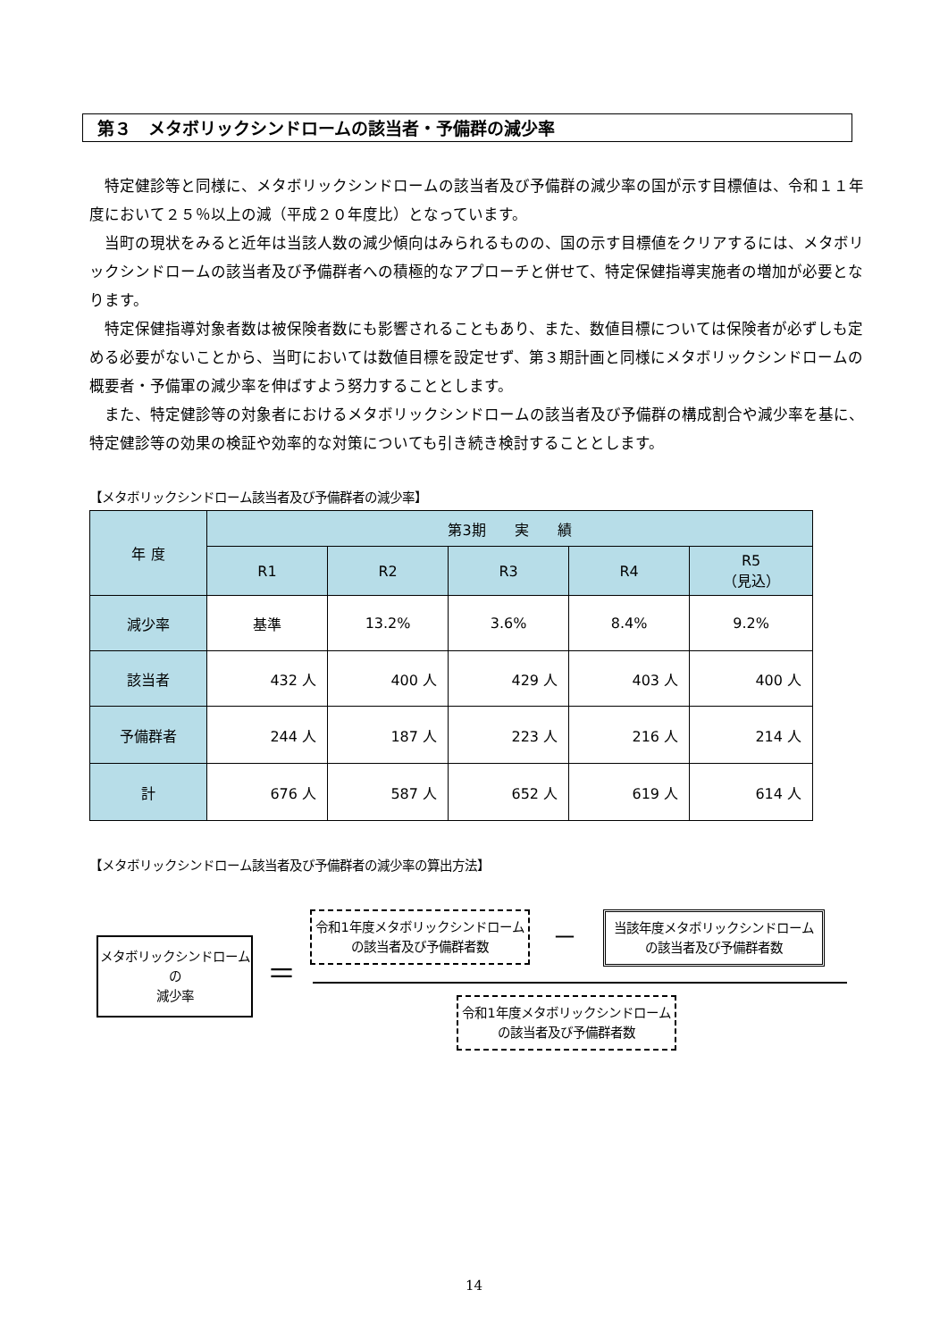第３　メタボリックシンドロームの該当者・予備群の減少率
特定健診等と同様に、メタボリックシンドロームの該当者及び予備群の減少率の国が示す目標値は、令和１１年度において２５％以上の減（平成２０年度比）となっています。
当町の現状をみると近年は当該人数の減少傾向はみられるものの、国の示す目標値をクリアするには、メタボリックシンドロームの該当者及び予備群者への積極的なアプローチと併せて、特定保健指導実施者の増加が必要となります。
特定保健指導対象者数は被保険者数にも影響されることもあり、また、数値目標については保険者が必ずしも定める必要がないことから、当町においては数値目標を設定せず、第３期計画と同様にメタボリックシンドロームの概要者・予備軍の減少率を伸ばすよう努力することとします。
また、特定健診等の対象者におけるメタボリックシンドロームの該当者及び予備群の構成割合や減少率を基に、特定健診等の効果の検証や効率的な対策についても引き続き検討することとします。
【メタボリックシンドローム該当者及び予備群者の減少率】
| 年 度 | 第3期 実 績 | | | | |
| --- | --- | --- | --- | --- | --- |
| | R1 | R2 | R3 | R4 | R5 （見込） |
| 減少率 | 基準 | 13.2% | 3.6% | 8.4% | 9.2% |
| 該当者 | 432 人 | 400 人 | 429 人 | 403 人 | 400 人 |
| 予備群者 | 244 人 | 187 人 | 223 人 | 216 人 | 214 人 |
| 計 | 676 人 | 587 人 | 652 人 | 619 人 | 614 人 |
【メタボリックシンドローム該当者及び予備群者の減少率の算出方法】
メタボリックシンドローム
の
減少率
＝
令和1年度メタボリックシンドローム
の該当者及び予備群者数
－
当該年度メタボリックシンドローム
の該当者及び予備群者数
令和1年度メタボリックシンドローム
の該当者及び予備群者数
14